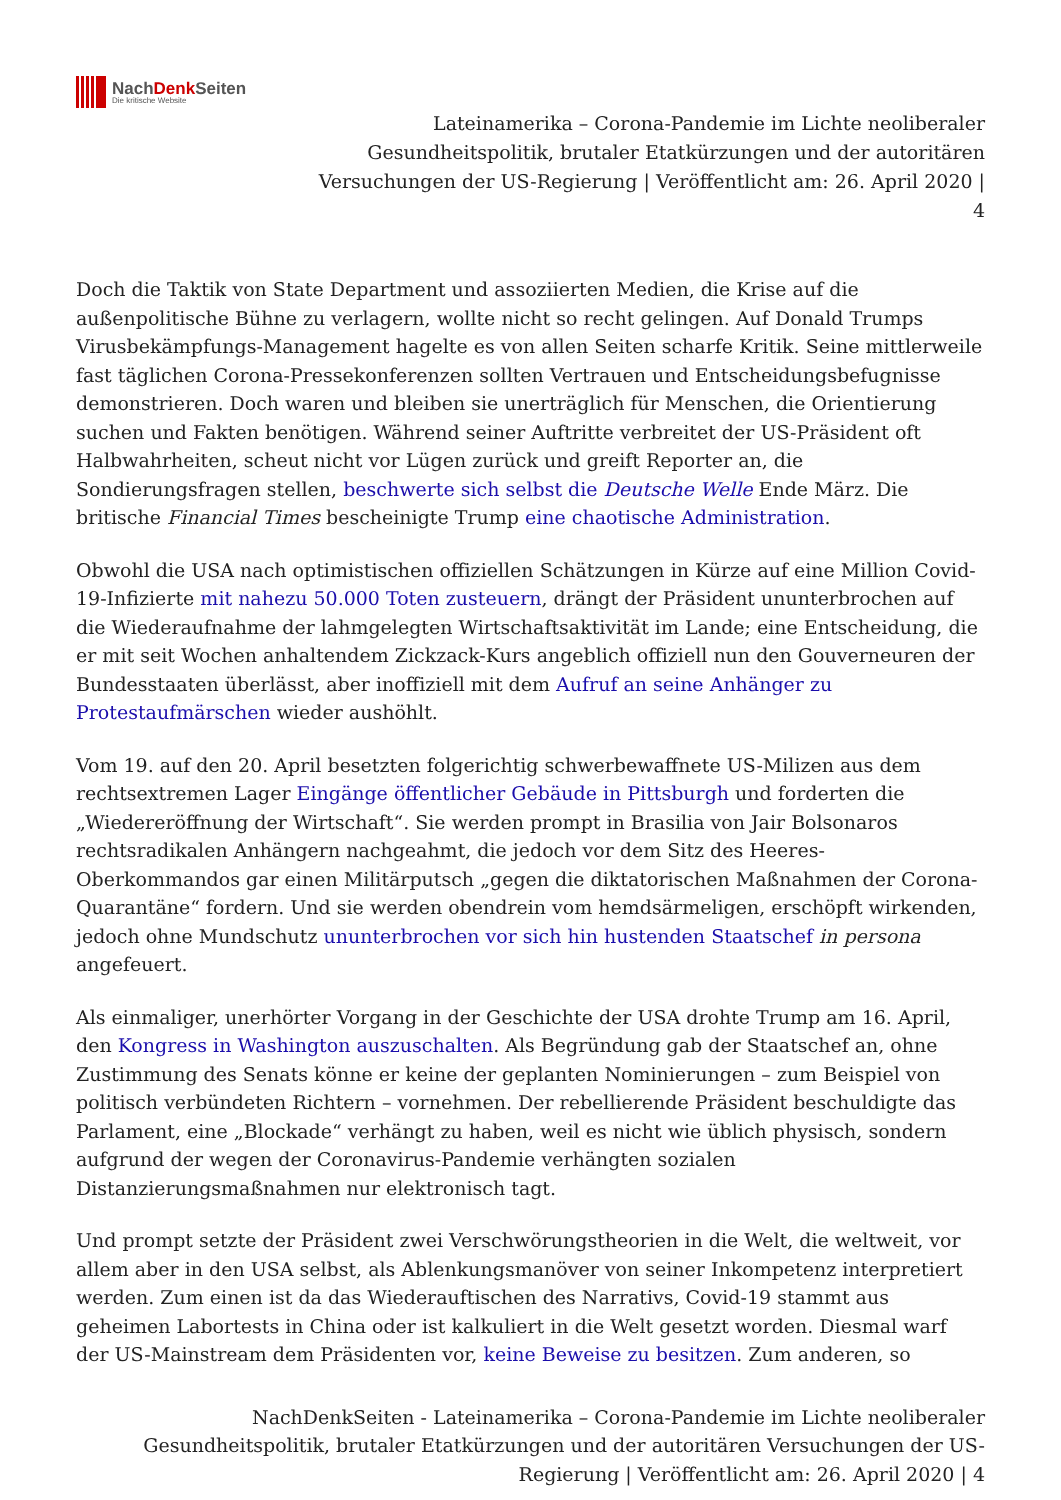NachDenk Seiten
Die kritische Website
Lateinamerika – Corona-Pandemie im Lichte neoliberaler
Gesundheitspolitik, brutaler Etatkürzungen und der autoritären
Versuchungen der US-Regierung | Veröffentlicht am: 26. April 2020 |
4
Doch die Taktik von State Department und assoziierten Medien, die Krise auf die außenpolitische Bühne zu verlagern, wollte nicht so recht gelingen. Auf Donald Trumps Virusbekämpfungs-Management hagelte es von allen Seiten scharfe Kritik. Seine mittlerweile fast täglichen Corona-Pressekonferenzen sollten Vertrauen und Entscheidungsbefugnisse demonstrieren. Doch waren und bleiben sie unerträglich für Menschen, die Orientierung suchen und Fakten benötigen. Während seiner Auftritte verbreitet der US-Präsident oft Halbwahrheiten, scheut nicht vor Lügen zurück und greift Reporter an, die Sondierungsfragen stellen, beschwerte sich selbst die Deutsche Welle Ende März. Die britische Financial Times bescheinigte Trump eine chaotische Administration.
Obwohl die USA nach optimistischen offiziellen Schätzungen in Kürze auf eine Million Covid-19-Infizierte mit nahezu 50.000 Toten zusteuern, drängt der Präsident ununterbrochen auf die Wiederaufnahme der lahmgelegten Wirtschaftsaktivität im Lande; eine Entscheidung, die er mit seit Wochen anhaltendem Zickzack-Kurs angeblich offiziell nun den Gouverneuren der Bundesstaaten überlässt, aber inoffiziell mit dem Aufruf an seine Anhänger zu Protestaufmärschen wieder aushöhlt.
Vom 19. auf den 20. April besetzten folgerichtig schwerbewaffnete US-Milizen aus dem rechtsextremen Lager Eingänge öffentlicher Gebäude in Pittsburgh und forderten die „Wiedereröffnung der Wirtschaft“. Sie werden prompt in Brasilia von Jair Bolsonaros rechtsradikalen Anhängern nachgeahmt, die jedoch vor dem Sitz des Heeres-Oberkommandos gar einen Militärputsch „gegen die diktatorischen Maßnahmen der Corona-Quarantäne“ fordern. Und sie werden obendrein vom hemdsärmeligen, erschöpft wirkenden, jedoch ohne Mundschutz ununterbrochen vor sich hin hustenden Staatschef in persona angefeuert.
Als einmaliger, unerhörter Vorgang in der Geschichte der USA drohte Trump am 16. April, den Kongress in Washington auszuschalten. Als Begründung gab der Staatschef an, ohne Zustimmung des Senats könne er keine der geplanten Nominierungen – zum Beispiel von politisch verbündeten Richtern – vornehmen. Der rebellierende Präsident beschuldigte das Parlament, eine „Blockade“ verhängt zu haben, weil es nicht wie üblich physisch, sondern aufgrund der wegen der Coronavirus-Pandemie verhängten sozialen Distanzierungsmaßnahmen nur elektronisch tagt.
Und prompt setzte der Präsident zwei Verschwörungstheorien in die Welt, die weltweit, vor allem aber in den USA selbst, als Ablenkungsmanöver von seiner Inkompetenz interpretiert werden. Zum einen ist da das Wiederauftischen des Narrativs, Covid-19 stammt aus geheimen Labortests in China oder ist kalkuliert in die Welt gesetzt worden. Diesmal warf der US-Mainstream dem Präsidenten vor, keine Beweise zu besitzen. Zum anderen, so
NachDenkSeiten - Lateinamerika – Corona-Pandemie im Lichte neoliberaler
Gesundheitspolitik, brutaler Etatkürzungen und der autoritären Versuchungen der US-
Regierung | Veröffentlicht am: 26. April 2020 | 4